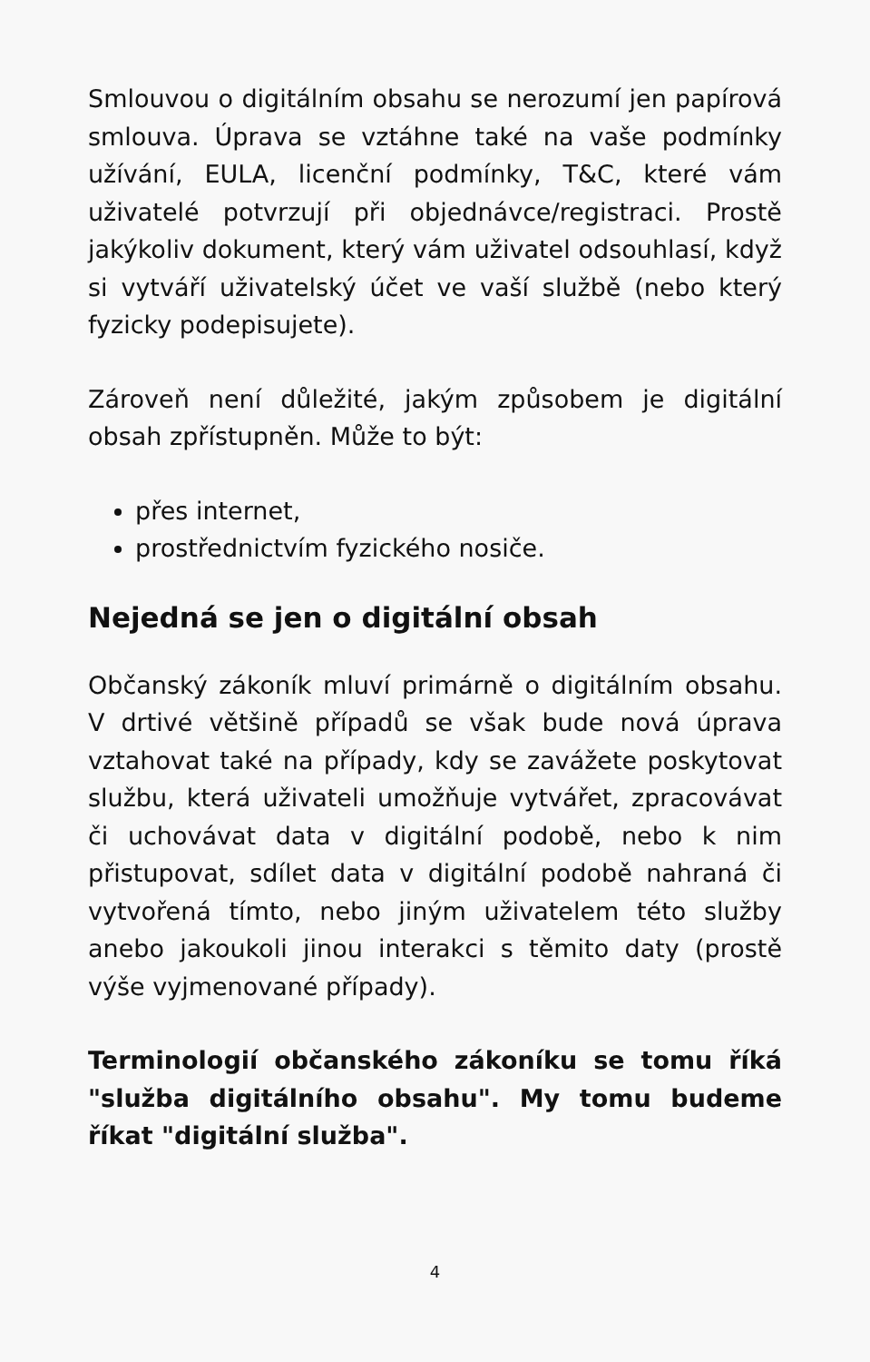Smlouvou o digitálním obsahu se nerozumí jen papírová smlouva. Úprava se vztáhne také na vaše podmínky užívání, EULA, licenční podmínky, T&C, které vám uživatelé potvrzují při objednávce/registraci. Prostě jakýkoliv dokument, který vám uživatel odsouhlasí, když si vytváří uživatelský účet ve vaší službě (nebo který fyzicky podepisujete).
Zároveň není důležité, jakým způsobem je digitální obsah zpřístupněn. Může to být:
přes internet,
prostřednictvím fyzického nosiče.
Nejedná se jen o digitální obsah
Občanský zákoník mluví primárně o digitálním obsahu. V drtivé většině případů se však bude nová úprava vztahovat také na případy, kdy se zavážete poskytovat službu, která uživateli umožňuje vytvářet, zpracovávat či uchovávat data v digitální podobě, nebo k nim přistupovat, sdílet data v digitální podobě nahraná či vytvořená tímto, nebo jiným uživatelem této služby anebo jakoukoli jinou interakci s těmito daty (prostě výše vyjmenované případy).
Terminologií občanského zákoníku se tomu říká "služba digitálního obsahu". My tomu budeme říkat "digitální služba".
4